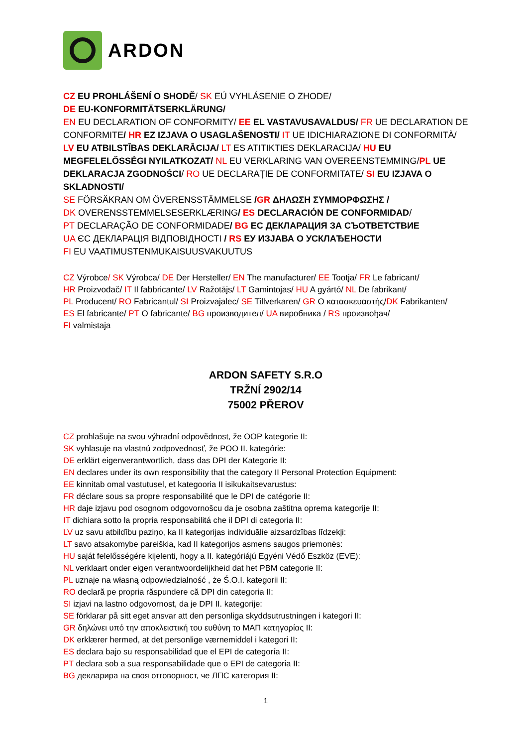ARDON
CZ EU PROHLÁŠENÍ O SHODĚ/ SK EÚ VYHLÁSENIE O ZHODE/
DE EU-KONFORMITÄTSERKLÄRUNG/
EN EU DECLARATION OF CONFORMITY/ EE EL VASTAVUSAVALDUS/ FR UE DECLARATION DE CONFORMITE/ HR EZ IZJAVA O USAGLAŠENOSTI/ IT UE IDICHIARAZIONE DI CONFORMITÀ/ LV EU ATBILSTĪBAS DEKLARĀCIJA/ LT ES ATITIKTIES DEKLARACIJA/ HU EU MEGFELELŐSSÉGI NYILATKOZAT/ NL EU VERKLARING VAN OVEREENSTEMMING/PL UE DEKLARACJA ZGODNOŚCI/ RO UE DECLARAȚIE DE CONFORMITATE/ SI EU IZJAVA O SKLADNOSTI/
SE FÖRSÄKRAN OM ÖVERENSSTÄMMELSE /GR ΔΗΛΩΣΗ ΣΥΜΜΟΡΦΩΣΗΣ /
DK OVERENSSTEMMELSESERKLÆRING/ ES DECLARACIÓN DE CONFORMIDAD/
PT DECLARAÇÃO DE CONFORMIDADE/ BG ЕС ДЕКЛАРАЦИЯ ЗА СЪОТВЕТСТВИЕ
UA ЄС ДЕКЛАРАЦІЯ ВІДПОВІДНОСТІ / RS ЕУ ИЗЈАВА О УСКЛАЂЕНОСТИ
FI EU VAATIMUSTENMUKAISUUSVAKUUTUS
CZ Výrobce/ SK Výrobca/ DE Der Hersteller/ EN The manufacturer/ EE Tootja/ FR Le fabricant/
HR Proizvođač/ IT Il fabbricante/ LV Ražotājs/ LT Gamintojas/ HU A gyártó/ NL De fabrikant/
PL Producent/ RO Fabricantul/ SI Proizvajalec/ SE Tillverkaren/ GR Ο κατασκευαστής/DK Fabrikanten/
ES El fabricante/ PT O fabricante/ BG производител/ UA виробника / RS произвођач/
FI valmistaja
ARDON SAFETY S.R.O
TRŽNÍ 2902/14
75002 PŘEROV
CZ prohlašuje na svou výhradní odpovědnost, že OOP kategorie II:
SK vyhlasuje na vlastnú zodpovednosť, že POO II. kategórie:
DE erklärt eigenverantwortlich, dass das DPI der Kategorie II:
EN declares under its own responsibility that the category II Personal Protection Equipment:
EE kinnitab omal vastutusel, et kategooria II isikukaitsevarustus:
FR déclare sous sa propre responsabilité que le DPI de catégorie II:
HR daje izjavu pod osognom odgovornošcu da je osobna zaštitna oprema kategorije II:
IT dichiara sotto la propria responsabilitá che il DPI di categoria II:
LV uz savu atbildību paziņo, ka II kategorijas individuālie aizsardzības līdzekļi:
LT savo atsakomybe pareiškia, kad II kategorijos asmens saugos priemonės:
HU saját felelősségére kijelenti, hogy a II. kategóriájú Egyéni Védő Eszköz (EVE):
NL verklaart onder eigen verantwoordelijkheid dat het PBM categorie II:
PL uznaje na własną odpowiedzialność , że Ś.O.I. kategorii II:
RO declară pe propria răspundere că DPI din categoria II:
SI izjavi na lastno odgovornost, da je DPI II. kategorije:
SE förklarar på sitt eget ansvar att den personliga skyddsutrustningen i kategori II:
GR δηλώνει υπό την αποκλειστική του ευθύνη το ΜΑΠ κατηγορίας II:
DK erklærer hermed, at det personlige værnemiddel i kategori II:
ES declara bajo su responsabilidad que el EPI de categoría II:
PT declara sob a sua responsabilidade que o EPI de categoria II:
BG декларира на своя отговорност, че ЛПС категория II:
1